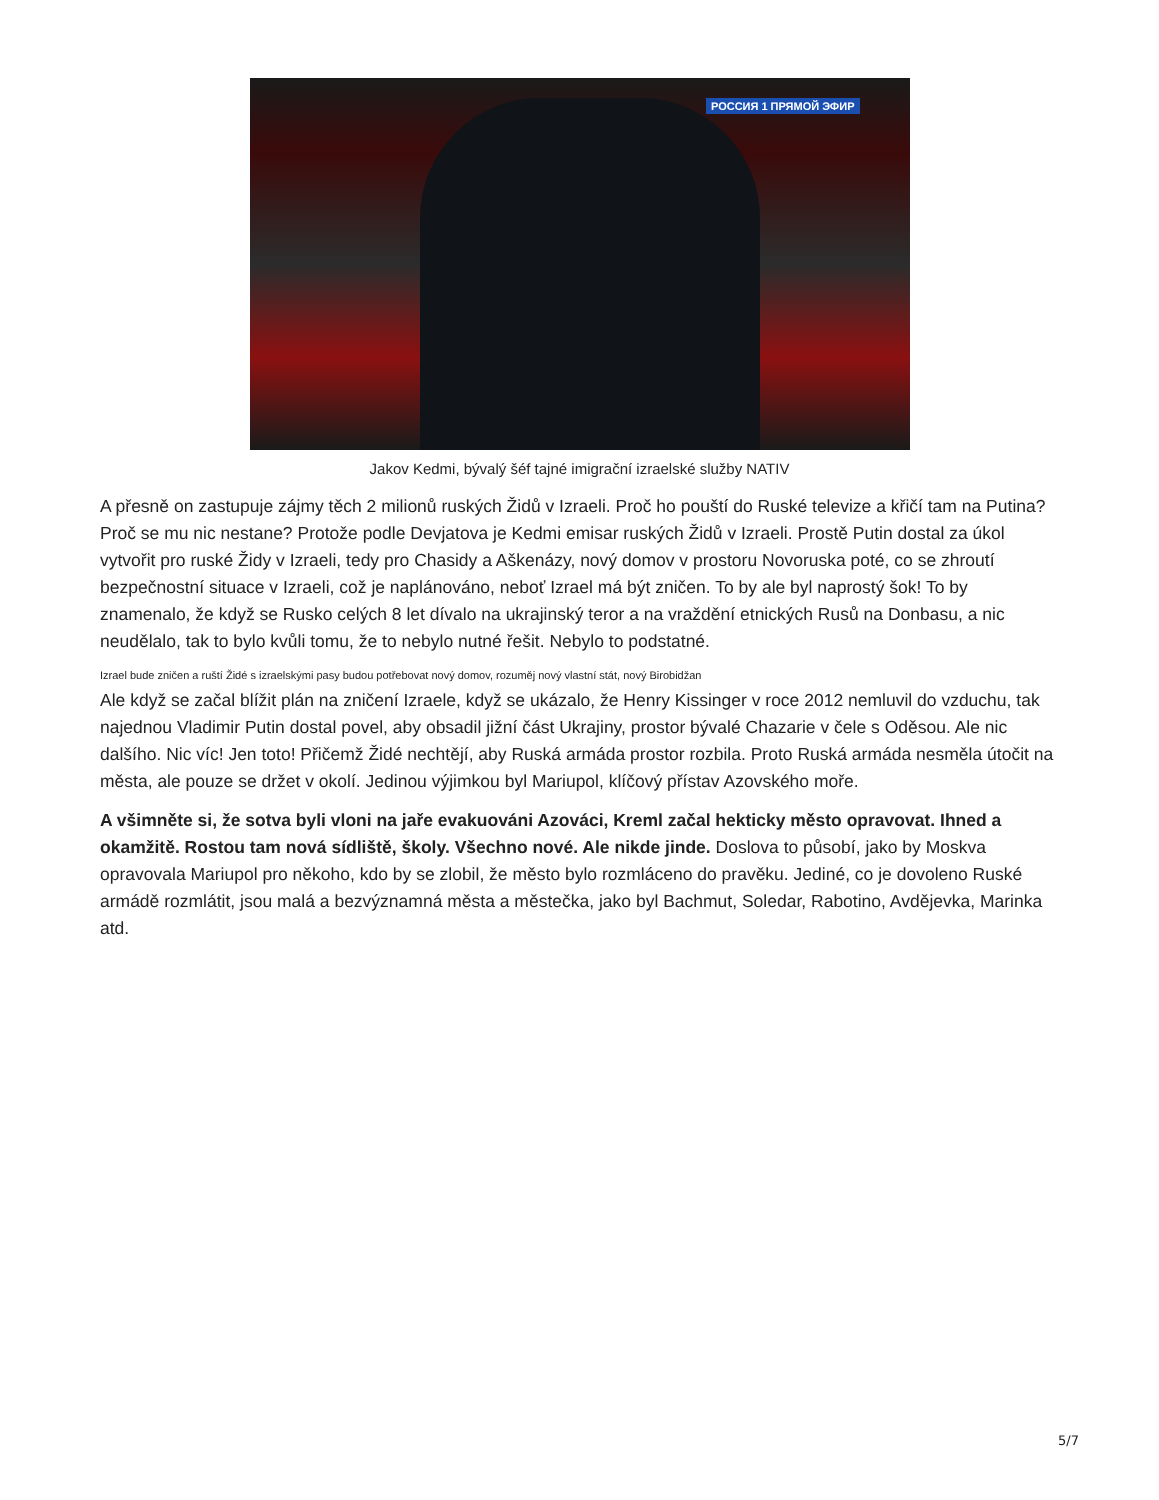РОССИЯ 1 ПРЯМОЙ ЭФИР
Jakov Kedmi, bývalý šéf tajné imigrační izraelské služby NATIV
A přesně on zastupuje zájmy těch 2 milionů ruských Židů v Izraeli. Proč ho pouští do Ruské televize a křičí tam na Putina? Proč se mu nic nestane? Protože podle Devjatova je Kedmi emisar ruských Židů v Izraeli. Prostě Putin dostal za úkol vytvořit pro ruské Židy v Izraeli, tedy pro Chasidy a Aškenázy, nový domov v prostoru Novoruska poté, co se zhroutí bezpečnostní situace v Izraeli, což je naplánováno, neboť Izrael má být zničen. To by ale byl naprostý šok! To by znamenalo, že když se Rusko celých 8 let dívalo na ukrajinský teror a na vraždění etnických Rusů na Donbasu, a nic neudělalo, tak to bylo kvůli tomu, že to nebylo nutné řešit. Nebylo to podstatné.
Izrael bude zničen a ruští Židé s izraelskými pasy budou potřebovat nový domov, rozuměj nový vlastní stát, nový Birobidžan
Ale když se začal blížit plán na zničení Izraele, když se ukázalo, že Henry Kissinger v roce 2012 nemluvil do vzduchu, tak najednou Vladimir Putin dostal povel, aby obsadil jižní část Ukrajiny, prostor bývalé Chazarie v čele s Oděsou. Ale nic dalšího. Nic víc! Jen toto! Přičemž Židé nechtějí, aby Ruská armáda prostor rozbila. Proto Ruská armáda nesměla útočit na města, ale pouze se držet v okolí. Jedinou výjimkou byl Mariupol, klíčový přístav Azovského moře.
A všimněte si, že sotva byli vloni na jaře evakuováni Azováci, Kreml začal hekticky město opravovat. Ihned a okamžitě. Rostou tam nová sídliště, školy. Všechno nové. Ale nikde jinde. Doslova to působí, jako by Moskva opravovala Mariupol pro někoho, kdo by se zlobil, že město bylo rozmláceno do pravěku. Jediné, co je dovoleno Ruské armádě rozmlátit, jsou malá a bezvýznamná města a městečka, jako byl Bachmut, Soledar, Rabotino, Avdějevka, Marinka atd.
5/7